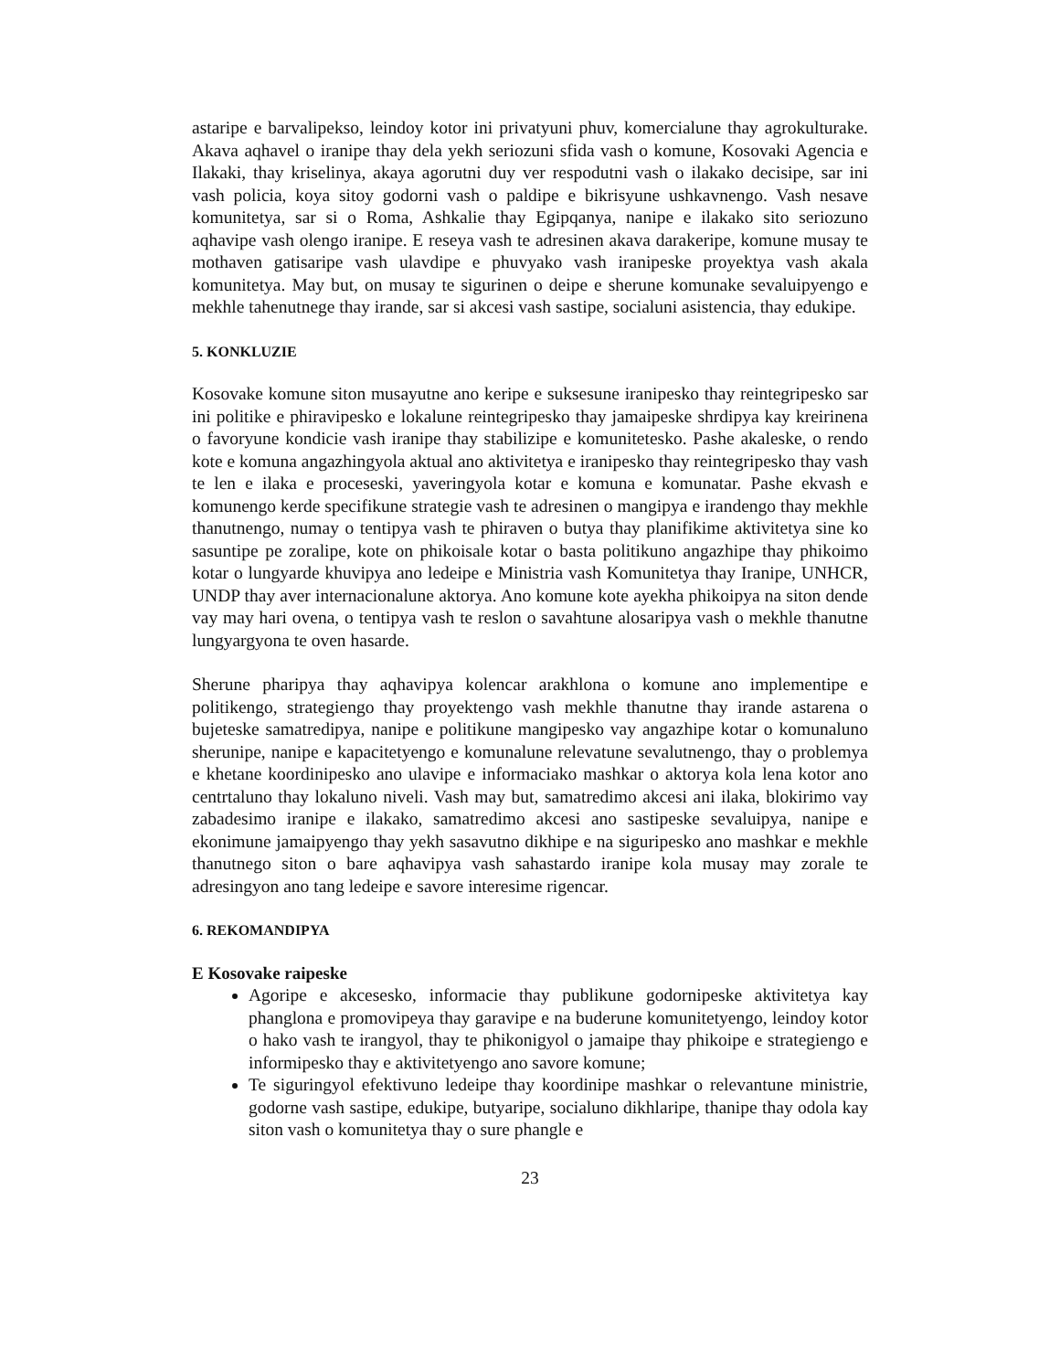astaripe e barvalipekso, leindoy kotor ini privatyuni phuv, komercialune thay agrokulturake. Akava aqhavel o iranipe thay dela yekh seriozuni sfida vash o komune, Kosovaki Agencia e Ilakaki, thay kriselinya, akaya agorutni duy ver respodutni vash o ilakako decisipe, sar ini vash policia, koya sitoy godorni vash o paldipe e bikrisyune ushkavnengo. Vash nesave komunitetya, sar si o Roma, Ashkalie thay Egipqanya, nanipe e ilakako sito seriozuno aqhavipe vash olengo iranipe. E reseya vash te adresinen akava darakeripe, komune musay te mothaven gatisaripe vash ulavdipe e phuvyako vash iranipeske proyektya vash akala komunitetya. May but, on musay te sigurinen o deipe e sherune komunake sevaluipyengo e mekhle tahenutnege thay irande, sar si akcesi vash sastipe, socialuni asistencia, thay edukipe.
5. KONKLUZIE
Kosovake komune siton musayutne ano keripe e suksesune iranipesko thay reintegripesko sar ini politike e phiravipesko e lokalune reintegripesko thay jamaipeske shrdipya kay kreirinena o favoryune kondicie vash iranipe thay stabilizipe e komunitetesko. Pashe akaleske, o rendo kote e komuna angazhingyola aktual ano aktivitetya e iranipesko thay reintegripesko thay vash te len e ilaka e proceseski, yaveringyola kotar e komuna e komunatar. Pashe ekvash e komunengo kerde specifikune strategie vash te adresinen o mangipya e irandengo thay mekhle thanutnengo, numay o tentipya vash te phiraven o butya thay planifikime aktivitetya sine ko sasuntipe pe zoralipe, kote on phikoisale kotar o basta politikuno angazhipe thay phikoimo kotar o lungyarde khuvipya ano ledeipe e Ministria vash Komunitetya thay Iranipe, UNHCR, UNDP thay aver internacionalune aktorya. Ano komune kote ayekha phikoipya na siton dende vay may hari ovena, o tentipya vash te reslon o savahtune alosaripya vash o mekhle thanutne lungyargyona te oven hasarde.
Sherune pharipya thay aqhavipya kolencar arakhlona o komune ano implementipe e politikengo, strategiengo thay proyektengo vash mekhle thanutne thay irande astarena o bujeteske samatredipya, nanipe e politikune mangipesko vay angazhipe kotar o komunaluno sherunipe, nanipe e kapacitetyengo e komunalune relevatune sevalutnengo, thay o problemya e khetane koordinipesko ano ulavipe e informaciako mashkar o aktorya kola lena kotor ano centrtaluno thay lokaluno niveli. Vash may but, samatredimo akcesi ani ilaka, blokirimo vay zabadesimo iranipe e ilakako, samatredimo akcesi ano sastipeske sevaluipya, nanipe e ekonimune jamaipyengo thay yekh sasavutno dikhipe e na siguripesko ano mashkar e mekhle thanutnego siton o bare aqhavipya vash sahastardo iranipe kola musay may zorale te adresingyon ano tang ledeipe e savore interesime rigencar.
6. REKOMANDIPYA
E Kosovake raipeske
Agoripe e akcesesko, informacie thay publikune godornipeske aktivitetya kay phanglona e promovipeya thay garavipe e na buderune komunitetyengo, leindoy kotor o hako vash te irangyol, thay te phikonigyol o jamaipe thay phikoipe e strategiengo e informipesko thay e aktivitetyengo ano savore komune;
Te siguringyol efektivuno ledeipe thay koordinipe mashkar o relevantune ministrie, godorne vash sastipe, edukipe, butyaripe, socialuno dikhlaripe, thanipe thay odola kay siton vash o komunitetya thay o sure phangle e
23